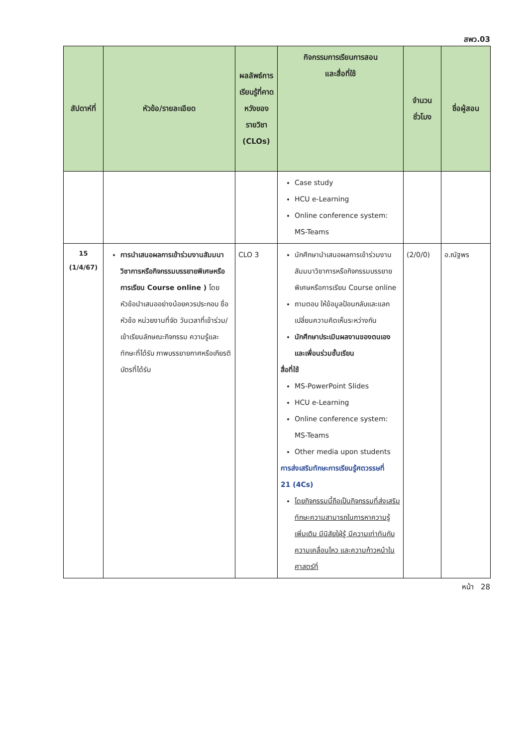สพว.03
| สัปดาห์ที่ | หัวข้อ/รายละเอียด | ผลลัพธ์การเรียนรู้ที่คาดหวังของรายวิชา (CLOs) | กิจกรรมการเรียนการสอน และสื่อที่ใช้ | จำนวนชั่วโมง | ชื่อผู้สอน |
| --- | --- | --- | --- | --- | --- |
| | | | Case study HCU e-Learning Online conference system: MS-Teams | | |
| 15 (1/4/67) | การนำเสนอผลการเข้าร่วมงานสัมมนาวิชาการหรือกิจกรรมบรรยายพิเศษหรือการเรียน Course online ) โดยหัวข้อนำเสนออย่างน้อยควรประกอบ ชื่อหัวข้อ หน่วยงานที่จัด วันเวลาที่เข้าร่วม/เข้าเรียนลักษณะกิจกรรม ความรู้และทักษะที่ได้รับ ภาพบรรยายกาศหรือเกียรติบัตรที่ได้รับ | CLO 3 | นักศึกษานำเสนอผลการเข้าร่วมงานสัมมนาวิชาการหรือกิจกรรมบรรยายพิเศษหรือการเรียน Course online ถามตอบ ให้ข้อมูลป้อนกลับและแลกเปลี่ยนความคิดเห็นระหว่างกัน นักศึกษาประเมินผลงานของตนเองและเพื่อนร่วมชั้นเรียน สื่อที่ใช้ MS-PowerPoint Slides HCU e-Learning Online conference system: MS-Teams Other media upon students การส่งเสริมทักษะการเรียนรู้ศตวรรษที่ 21 (4Cs) โดยกิจกรรมนี้ถือเป็นกิจกรรมที่ส่งเสริมทักษะความสามารถในการหาความรู้เพิ่มเติม มีนิสัยใฝ่รู้ มีความเท่าทันกับความเคลื่อนไหว และความก้าวหน้าในศาสตร์ที่ | (2/0/0) | อ.ณัฐพร |
หน้า 28